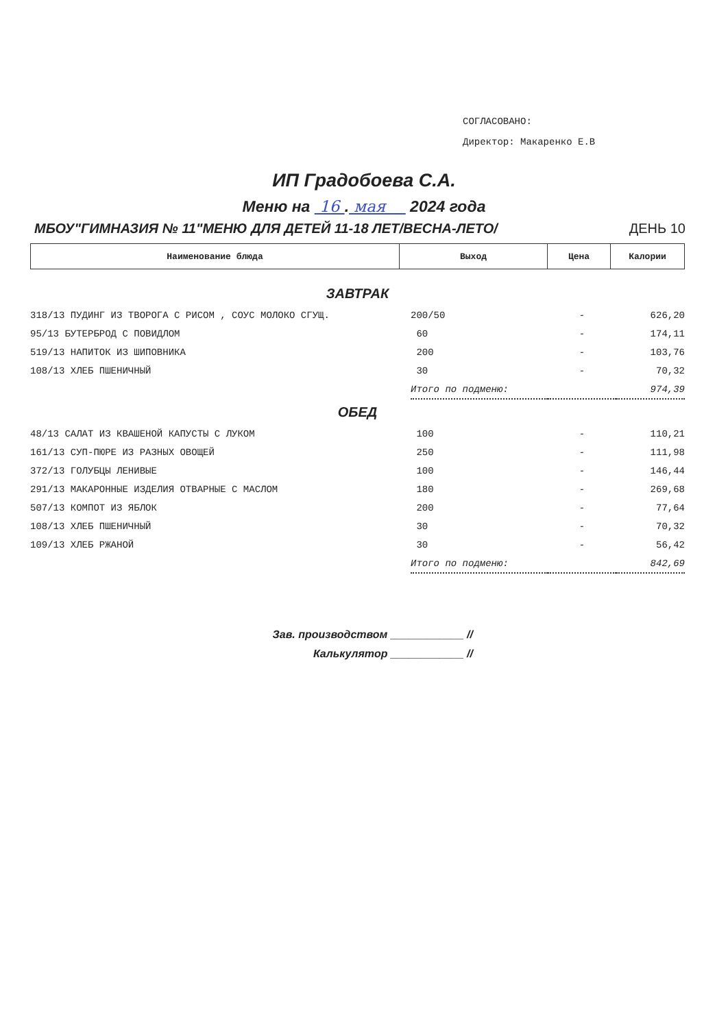СОГЛАСОВАНО:
Директор: Макаренко Е.В
ИП Градобоева С.А.
Меню на 16 . мая 2024 года
МБОУ"ГИМНАЗИЯ № 11"МЕНЮ ДЛЯ ДЕТЕЙ 11-18 ЛЕТ/ВЕСНА-ЛЕТО/ ДЕНЬ 10
| Наименование блюда | Выход | Цена | Калории |
| --- | --- | --- | --- |
| ЗАВТРАК | | | |
| 318/13 ПУДИНГ ИЗ ТВОРОГА С РИСОМ , СОУС МОЛОКО СГУЩ. | 200/50 | - | 626,20 |
| 95/13 БУТЕРБРОД С ПОВИДЛОМ | 60 | - | 174,11 |
| 519/13 НАПИТОК ИЗ ШИПОВНИКА | 200 | - | 103,76 |
| 108/13 ХЛЕБ ПШЕНИЧНЫЙ | 30 | - | 70,32 |
| | Итого по подменю: | | 974,39 |
| ОБЕД | | | |
| 48/13 САЛАТ ИЗ КВАШЕНОЙ КАПУСТЫ С ЛУКОМ | 100 | - | 110,21 |
| 161/13 СУП-ПЮРЕ ИЗ РАЗНЫХ ОВОЩЕЙ | 250 | - | 111,98 |
| 372/13 ГОЛУБЦЫ ЛЕНИВЫЕ | 100 | - | 146,44 |
| 291/13 МАКАРОННЫЕ ИЗДЕЛИЯ ОТВАРНЫЕ С МАСЛОМ | 180 | - | 269,68 |
| 507/13 КОМПОТ ИЗ ЯБЛОК | 200 | - | 77,64 |
| 108/13 ХЛЕБ ПШЕНИЧНЫЙ | 30 | - | 70,32 |
| 109/13 ХЛЕБ РЖАНОЙ | 30 | - | 56,42 |
| | Итого по подменю: | | 842,69 |
Зав. производством ____________ //
Калькулятор ____________ //